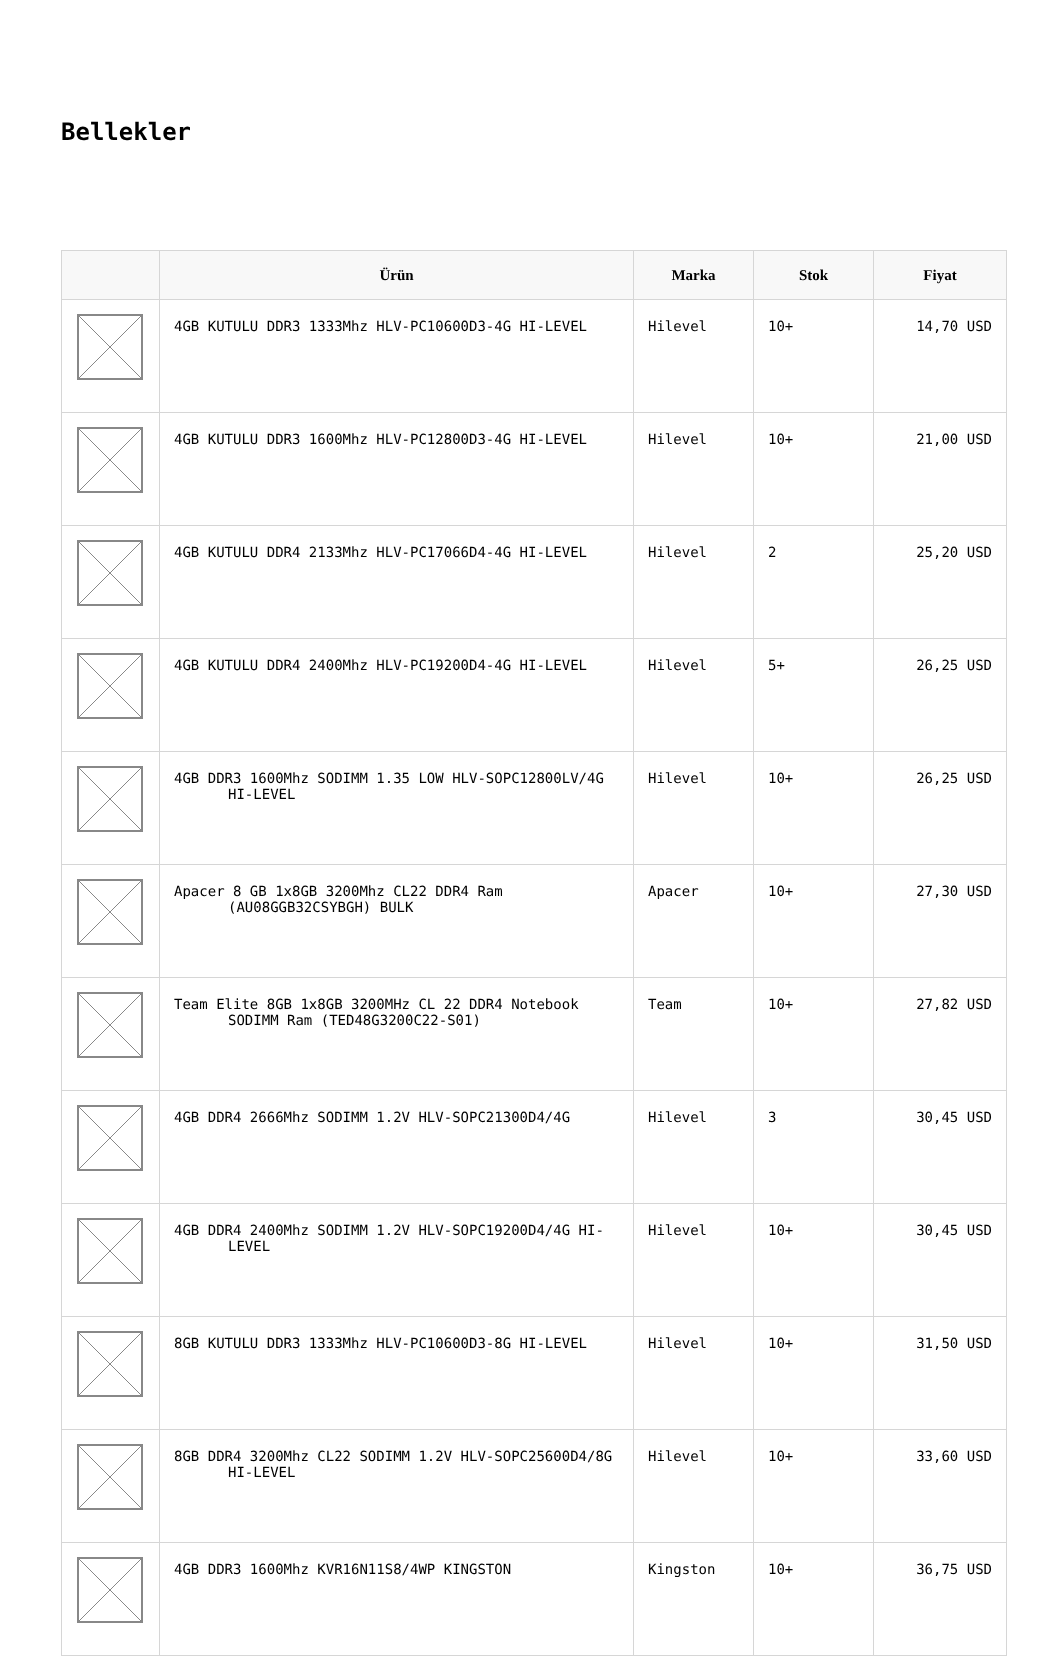Bellekler
| | Ürün | Marka | Stok | Fiyat |
| --- | --- | --- | --- | --- |
| | 4GB KUTULU DDR3 1333Mhz HLV-PC10600D3-4G HI-LEVEL | Hilevel | 10+ | 14,70 USD |
| | 4GB KUTULU DDR3 1600Mhz HLV-PC12800D3-4G HI-LEVEL | Hilevel | 10+ | 21,00 USD |
| | 4GB KUTULU DDR4 2133Mhz HLV-PC17066D4-4G HI-LEVEL | Hilevel | 2 | 25,20 USD |
| | 4GB KUTULU DDR4 2400Mhz HLV-PC19200D4-4G HI-LEVEL | Hilevel | 5+ | 26,25 USD |
| | 4GB DDR3 1600Mhz SODIMM 1.35 LOW HLV-SOPC12800LV/4G HI-LEVEL | Hilevel | 10+ | 26,25 USD |
| | Apacer 8 GB 1x8GB 3200Mhz CL22 DDR4 Ram (AU08GGB32CSYBGH) BULK | Apacer | 10+ | 27,30 USD |
| | Team Elite 8GB 1x8GB 3200MHz CL 22 DDR4 Notebook SODIMM Ram (TED48G3200C22-S01) | Team | 10+ | 27,82 USD |
| | 4GB DDR4 2666Mhz SODIMM 1.2V HLV-SOPC21300D4/4G | Hilevel | 3 | 30,45 USD |
| | 4GB DDR4 2400Mhz SODIMM 1.2V HLV-SOPC19200D4/4G HI-LEVEL | Hilevel | 10+ | 30,45 USD |
| | 8GB KUTULU DDR3 1333Mhz HLV-PC10600D3-8G HI-LEVEL | Hilevel | 10+ | 31,50 USD |
| | 8GB DDR4 3200Mhz CL22 SODIMM 1.2V HLV-SOPC25600D4/8G HI-LEVEL | Hilevel | 10+ | 33,60 USD |
| | 4GB DDR3 1600Mhz KVR16N11S8/4WP KINGSTON | Kingston | 10+ | 36,75 USD |